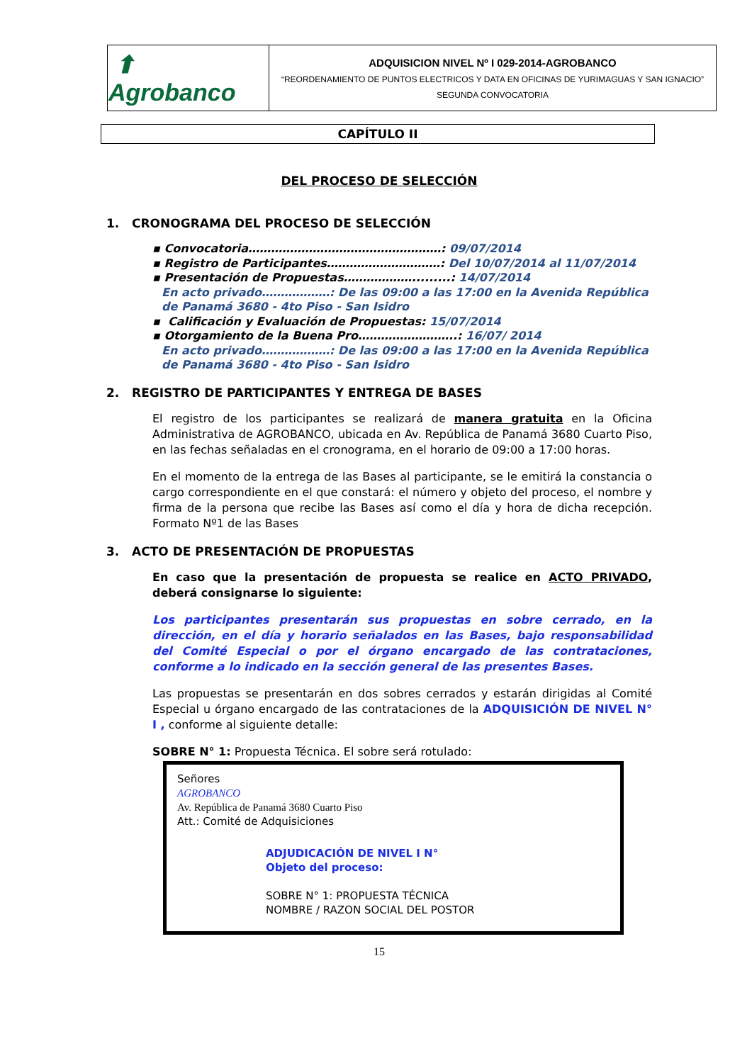| ⬆ Agrobanco | ADQUISICION NIVEL Nº I 029-2014-AGROBANCO “REORDENAMIENTO DE PUNTOS ELECTRICOS Y DATA EN OFICINAS DE YURIMAGUAS Y SAN IGNACIO” SEGUNDA CONVOCATORIA |
CAPÍTULO II
DEL PROCESO DE SELECCIÓN
1. CRONOGRAMA DEL PROCESO DE SELECCIÓN
▪ Convocatoria……………………………………………: 09/07/2014
▪ Registro de Participantes…………………………: Del 10/07/2014 al 11/07/2014
▪ Presentación de Propuestas……………….........: 14/07/2014
En acto privado………………: De las 09:00 a las 17:00 en la Avenida República de Panamá 3680 - 4to Piso - San Isidro
▪ Calificación y Evaluación de Propuestas: 15/07/2014
▪ Otorgamiento de la Buena Pro……………………..: 16/07/ 2014
En acto privado………………: De las 09:00 a las 17:00 en la Avenida República de Panamá 3680 - 4to Piso - San Isidro
2. REGISTRO DE PARTICIPANTES Y ENTREGA DE BASES
El registro de los participantes se realizará de manera gratuita en la Oficina Administrativa de AGROBANCO, ubicada en Av. República de Panamá 3680 Cuarto Piso, en las fechas señaladas en el cronograma, en el horario de 09:00 a 17:00 horas.
En el momento de la entrega de las Bases al participante, se le emitirá la constancia o cargo correspondiente en el que constará: el número y objeto del proceso, el nombre y firma de la persona que recibe las Bases así como el día y hora de dicha recepción. Formato Nº1 de las Bases
3. ACTO DE PRESENTACIÓN DE PROPUESTAS
En caso que la presentación de propuesta se realice en ACTO PRIVADO, deberá consignarse lo siguiente:
Los participantes presentarán sus propuestas en sobre cerrado, en la dirección, en el día y horario señalados en las Bases, bajo responsabilidad del Comité Especial o por el órgano encargado de las contrataciones, conforme a lo indicado en la sección general de las presentes Bases.
Las propuestas se presentarán en dos sobres cerrados y estarán dirigidas al Comité Especial u órgano encargado de las contrataciones de la ADQUISICIÓN DE NIVEL N° I , conforme al siguiente detalle:
SOBRE N° 1: Propuesta Técnica. El sobre será rotulado:
Señores
AGROBANCO
Av. República de Panamá 3680 Cuarto Piso
Att.: Comité de Adquisiciones
ADJUDICACIÓN DE NIVEL I N°
Objeto del proceso:
SOBRE N° 1: PROPUESTA TÉCNICA
NOMBRE / RAZON SOCIAL DEL POSTOR
15